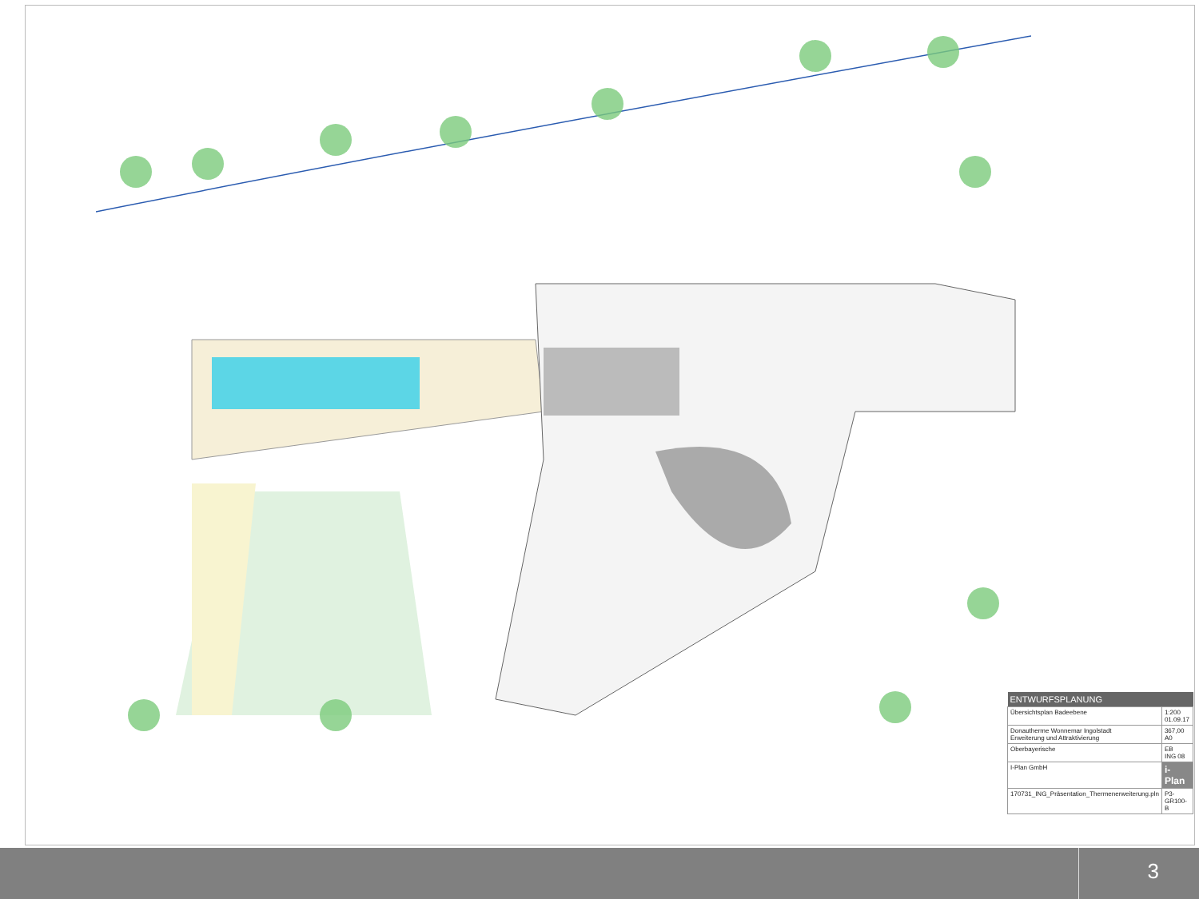| ENTWURFSPLANUNG | |
| --- | --- |
| Übersichtsplan Badeebene | 1:200 01.09.17 |
| Donautherme Wonnemar Ingolstadt Erweiterung und Attraktivierung | 367,00 A0 |
| Oberbayerische | EB ING 08 |
| I-Plan GmbH | i-Plan |
| 170731_ING_Präsentation_Thermenerweiterung.pln | P3-GR100-B |
3